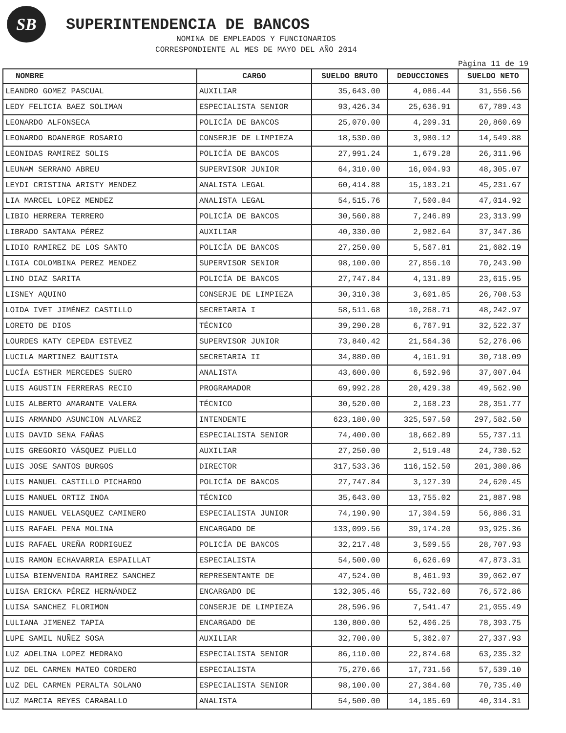SB
SUPERINTENDENCIA DE BANCOS
NOMINA DE EMPLEADOS Y FUNCIONARIOS
CORRESPONDIENTE AL MES DE MAYO DEL AÑO 2014
Pàgina 11 de 19
| NOMBRE | CARGO | SUELDO BRUTO | DEDUCCIONES | SUELDO NETO |
| --- | --- | --- | --- | --- |
| LEANDRO GOMEZ PASCUAL | AUXILIAR | 35,643.00 | 4,086.44 | 31,556.56 |
| LEDY FELICIA BAEZ SOLIMAN | ESPECIALISTA SENIOR | 93,426.34 | 25,636.91 | 67,789.43 |
| LEONARDO ALFONSECA | POLICÍA DE BANCOS | 25,070.00 | 4,209.31 | 20,860.69 |
| LEONARDO BOANERGE ROSARIO | CONSERJE DE LIMPIEZA | 18,530.00 | 3,980.12 | 14,549.88 |
| LEONIDAS RAMIREZ SOLIS | POLICÍA DE BANCOS | 27,991.24 | 1,679.28 | 26,311.96 |
| LEUNAM SERRANO ABREU | SUPERVISOR JUNIOR | 64,310.00 | 16,004.93 | 48,305.07 |
| LEYDI CRISTINA ARISTY MENDEZ | ANALISTA LEGAL | 60,414.88 | 15,183.21 | 45,231.67 |
| LIA MARCEL LOPEZ MENDEZ | ANALISTA LEGAL | 54,515.76 | 7,500.84 | 47,014.92 |
| LIBIO HERRERA TERRERO | POLICÍA DE BANCOS | 30,560.88 | 7,246.89 | 23,313.99 |
| LIBRADO SANTANA PÉREZ | AUXILIAR | 40,330.00 | 2,982.64 | 37,347.36 |
| LIDIO RAMIREZ DE LOS SANTO | POLICÍA DE BANCOS | 27,250.00 | 5,567.81 | 21,682.19 |
| LIGIA COLOMBINA PEREZ MENDEZ | SUPERVISOR SENIOR | 98,100.00 | 27,856.10 | 70,243.90 |
| LINO DIAZ SARITA | POLICÍA DE BANCOS | 27,747.84 | 4,131.89 | 23,615.95 |
| LISNEY AQUINO | CONSERJE DE LIMPIEZA | 30,310.38 | 3,601.85 | 26,708.53 |
| LOIDA IVET JIMÉNEZ CASTILLO | SECRETARIA I | 58,511.68 | 10,268.71 | 48,242.97 |
| LORETO DE DIOS | TÉCNICO | 39,290.28 | 6,767.91 | 32,522.37 |
| LOURDES KATY CEPEDA ESTEVEZ | SUPERVISOR JUNIOR | 73,840.42 | 21,564.36 | 52,276.06 |
| LUCILA MARTINEZ BAUTISTA | SECRETARIA II | 34,880.00 | 4,161.91 | 30,718.09 |
| LUCÍA ESTHER MERCEDES SUERO | ANALISTA | 43,600.00 | 6,592.96 | 37,007.04 |
| LUIS AGUSTIN FERRERAS RECIO | PROGRAMADOR | 69,992.28 | 20,429.38 | 49,562.90 |
| LUIS ALBERTO AMARANTE VALERA | TÉCNICO | 30,520.00 | 2,168.23 | 28,351.77 |
| LUIS ARMANDO ASUNCION ALVAREZ | INTENDENTE | 623,180.00 | 325,597.50 | 297,582.50 |
| LUIS DAVID SENA FAÑAS | ESPECIALISTA SENIOR | 74,400.00 | 18,662.89 | 55,737.11 |
| LUIS GREGORIO VÁSQUEZ PUELLO | AUXILIAR | 27,250.00 | 2,519.48 | 24,730.52 |
| LUIS JOSE SANTOS BURGOS | DIRECTOR | 317,533.36 | 116,152.50 | 201,380.86 |
| LUIS MANUEL CASTILLO PICHARDO | POLICÍA DE BANCOS | 27,747.84 | 3,127.39 | 24,620.45 |
| LUIS MANUEL ORTIZ INOA | TÉCNICO | 35,643.00 | 13,755.02 | 21,887.98 |
| LUIS MANUEL VELASQUEZ CAMINERO | ESPECIALISTA JUNIOR | 74,190.90 | 17,304.59 | 56,886.31 |
| LUIS RAFAEL PENA MOLINA | ENCARGADO DE | 133,099.56 | 39,174.20 | 93,925.36 |
| LUIS RAFAEL UREÑA RODRIGUEZ | POLICÍA DE BANCOS | 32,217.48 | 3,509.55 | 28,707.93 |
| LUIS RAMON ECHAVARRIA ESPAILLAT | ESPECIALISTA | 54,500.00 | 6,626.69 | 47,873.31 |
| LUISA BIENVENIDA RAMIREZ SANCHEZ | REPRESENTANTE DE | 47,524.00 | 8,461.93 | 39,062.07 |
| LUISA ERICKA PÉREZ HERNÁNDEZ | ENCARGADO DE | 132,305.46 | 55,732.60 | 76,572.86 |
| LUISA SANCHEZ FLORIMON | CONSERJE DE LIMPIEZA | 28,596.96 | 7,541.47 | 21,055.49 |
| LULIANA JIMENEZ TAPIA | ENCARGADO DE | 130,800.00 | 52,406.25 | 78,393.75 |
| LUPE SAMIL NUÑEZ SOSA | AUXILIAR | 32,700.00 | 5,362.07 | 27,337.93 |
| LUZ ADELINA LOPEZ MEDRANO | ESPECIALISTA SENIOR | 86,110.00 | 22,874.68 | 63,235.32 |
| LUZ DEL CARMEN MATEO CORDERO | ESPECIALISTA | 75,270.66 | 17,731.56 | 57,539.10 |
| LUZ DEL CARMEN PERALTA SOLANO | ESPECIALISTA SENIOR | 98,100.00 | 27,364.60 | 70,735.40 |
| LUZ MARCIA REYES CARABALLO | ANALISTA | 54,500.00 | 14,185.69 | 40,314.31 |